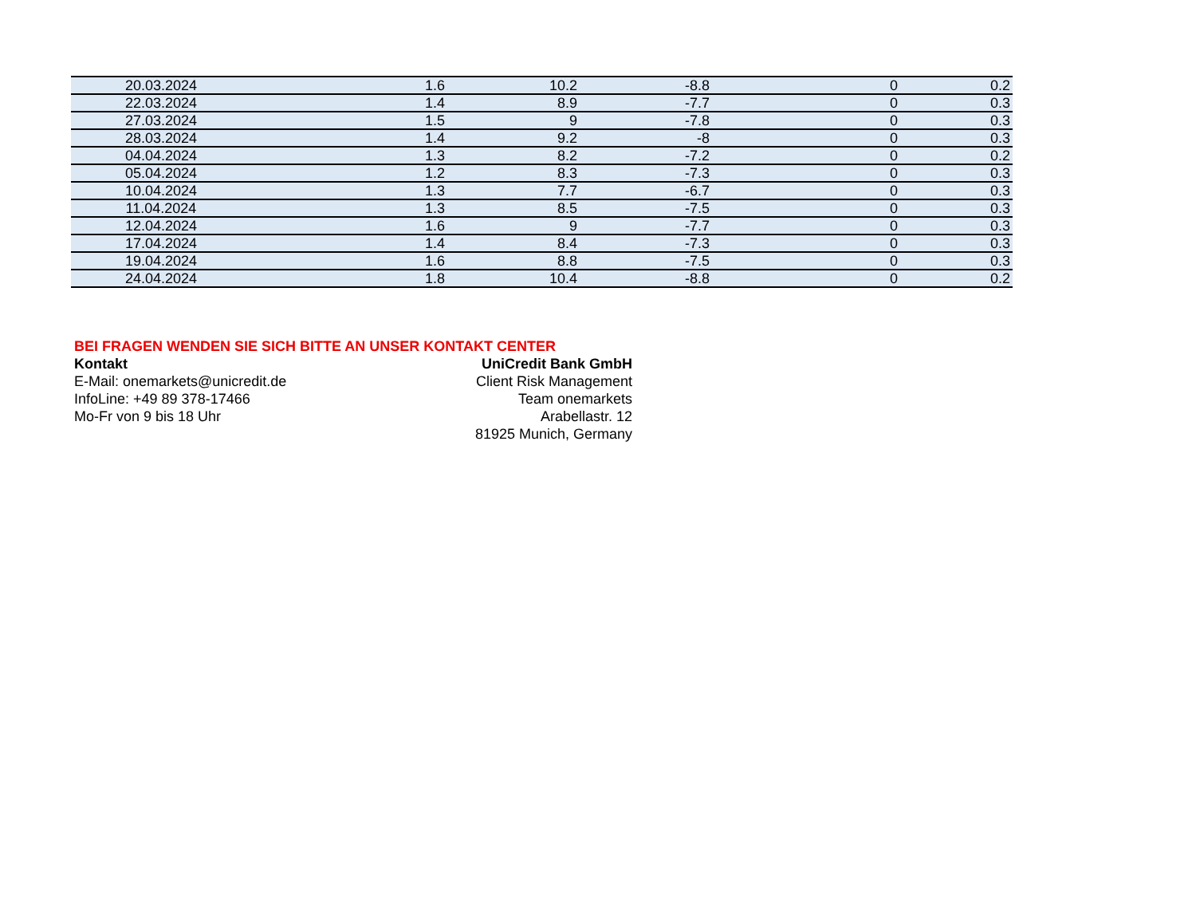| 20.03.2024 | 1.6 | 10.2 | -8.8 | 0 | 0.2 |
| 22.03.2024 | 1.4 | 8.9 | -7.7 | 0 | 0.3 |
| 27.03.2024 | 1.5 | 9 | -7.8 | 0 | 0.3 |
| 28.03.2024 | 1.4 | 9.2 | -8 | 0 | 0.3 |
| 04.04.2024 | 1.3 | 8.2 | -7.2 | 0 | 0.2 |
| 05.04.2024 | 1.2 | 8.3 | -7.3 | 0 | 0.3 |
| 10.04.2024 | 1.3 | 7.7 | -6.7 | 0 | 0.3 |
| 11.04.2024 | 1.3 | 8.5 | -7.5 | 0 | 0.3 |
| 12.04.2024 | 1.6 | 9 | -7.7 | 0 | 0.3 |
| 17.04.2024 | 1.4 | 8.4 | -7.3 | 0 | 0.3 |
| 19.04.2024 | 1.6 | 8.8 | -7.5 | 0 | 0.3 |
| 24.04.2024 | 1.8 | 10.4 | -8.8 | 0 | 0.2 |
BEI FRAGEN WENDEN SIE SICH BITTE AN UNSER KONTAKT CENTER
Kontakt UniCredit Bank GmbH
E-Mail: onemarkets@unicredit.de Client Risk Management
InfoLine: +49 89 378-17466 Team onemarkets
Mo-Fr von 9 bis 18 Uhr Arabellastr. 12
81925 Munich, Germany